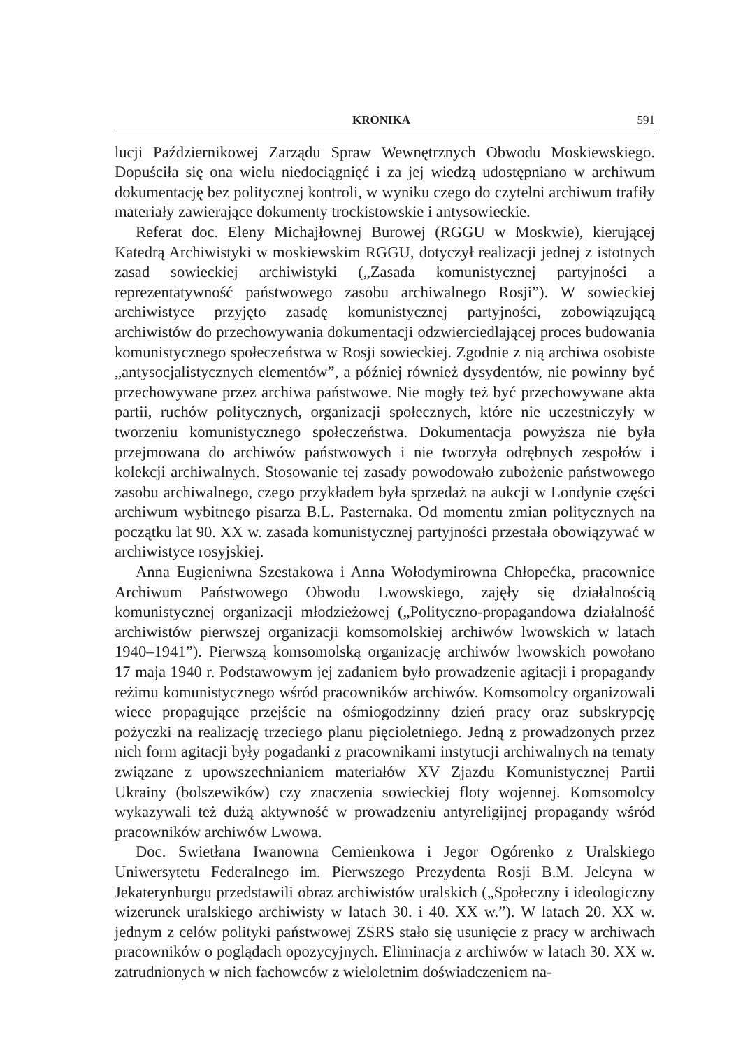KRONIKA 591
lucji Październikowej Zarządu Spraw Wewnętrznych Obwodu Moskiewskiego. Dopuściła się ona wielu niedociągnięć i za jej wiedzą udostępniano w archiwum dokumentację bez politycznej kontroli, w wyniku czego do czytelni archiwum trafiły materiały zawierające dokumenty trockistowskie i antysowieckie.
Referat doc. Eleny Michajłownej Burowej (RGGU w Moskwie), kierującej Katedrą Archiwistyki w moskiewskim RGGU, dotyczył realizacji jednej z istotnych zasad sowieckiej archiwistyki („Zasada komunistycznej partyjności a reprezentatywność państwowego zasobu archiwalnego Rosji”). W sowieckiej archiwistyce przyjęto zasadę komunistycznej partyjności, zobowiązującą archiwistów do przechowywania dokumentacji odzwierciedlającej proces budowania komunistycznego społeczeństwa w Rosji sowieckiej. Zgodnie z nią archiwa osobiste „antysocjalistycznych elementów”, a później również dysydentów, nie powinny być przechowywane przez archiwa państwowe. Nie mogły też być przechowywane akta partii, ruchów politycznych, organizacji społecznych, które nie uczestniczyły w tworzeniu komunistycznego społeczeństwa. Dokumentacja powyższa nie była przejmowana do archiwów państwowych i nie tworzyła odrębnych zespołów i kolekcji archiwalnych. Stosowanie tej zasady powodowało zubożenie państwowego zasobu archiwalnego, czego przykładem była sprzedaż na aukcji w Londynie części archiwum wybitnego pisarza B.L. Pasternaka. Od momentu zmian politycznych na początku lat 90. XX w. zasada komunistycznej partyjności przestała obowiązywać w archiwistyce rosyjskiej.
Anna Eugieniwna Szestakowa i Anna Wołodymirowna Chłopećka, pracownice Archiwum Państwowego Obwodu Lwowskiego, zajęły się działalnością komunistycznej organizacji młodzieżowej („Polityczno-propagandowa działalność archiwistów pierwszej organizacji komsomolskiej archiwów lwowskich w latach 1940–1941”). Pierwszą komsomolską organizację archiwów lwowskich powołano 17 maja 1940 r. Podstawowym jej zadaniem było prowadzenie agitacji i propagandy reżimu komunistycznego wśród pracowników archiwów. Komsomolcy organizowali wiece propagujące przejście na ośmiogodzinny dzień pracy oraz subskrypcję pożyczki na realizację trzeciego planu pięcioletniego. Jedną z prowadzonych przez nich form agitacji były pogadanki z pracownikami instytucji archiwalnych na tematy związane z upowszechnianiem materiałów XV Zjazdu Komunistycznej Partii Ukrainy (bolszewików) czy znaczenia sowieckiej floty wojennej. Komsomolcy wykazywali też dużą aktywność w prowadzeniu antyreligijnej propagandy wśród pracowników archiwów Lwowa.
Doc. Swietłana Iwanowna Cemienkowa i Jegor Ogórenko z Uralskiego Uniwersytetu Federalnego im. Pierwszego Prezydenta Rosji B.M. Jelcyna w Jekaterynburgu przedstawili obraz archiwistów uralskich („Społeczny i ideologiczny wizerunek uralskiego archiwisty w latach 30. i 40. XX w.”). W latach 20. XX w. jednym z celów polityki państwowej ZSRS stało się usunięcie z pracy w archiwach pracowników o poglądach opozycyjnych. Eliminacja z archiwów w latach 30. XX w. zatrudnionych w nich fachowców z wieloletnim doświadczeniem na-